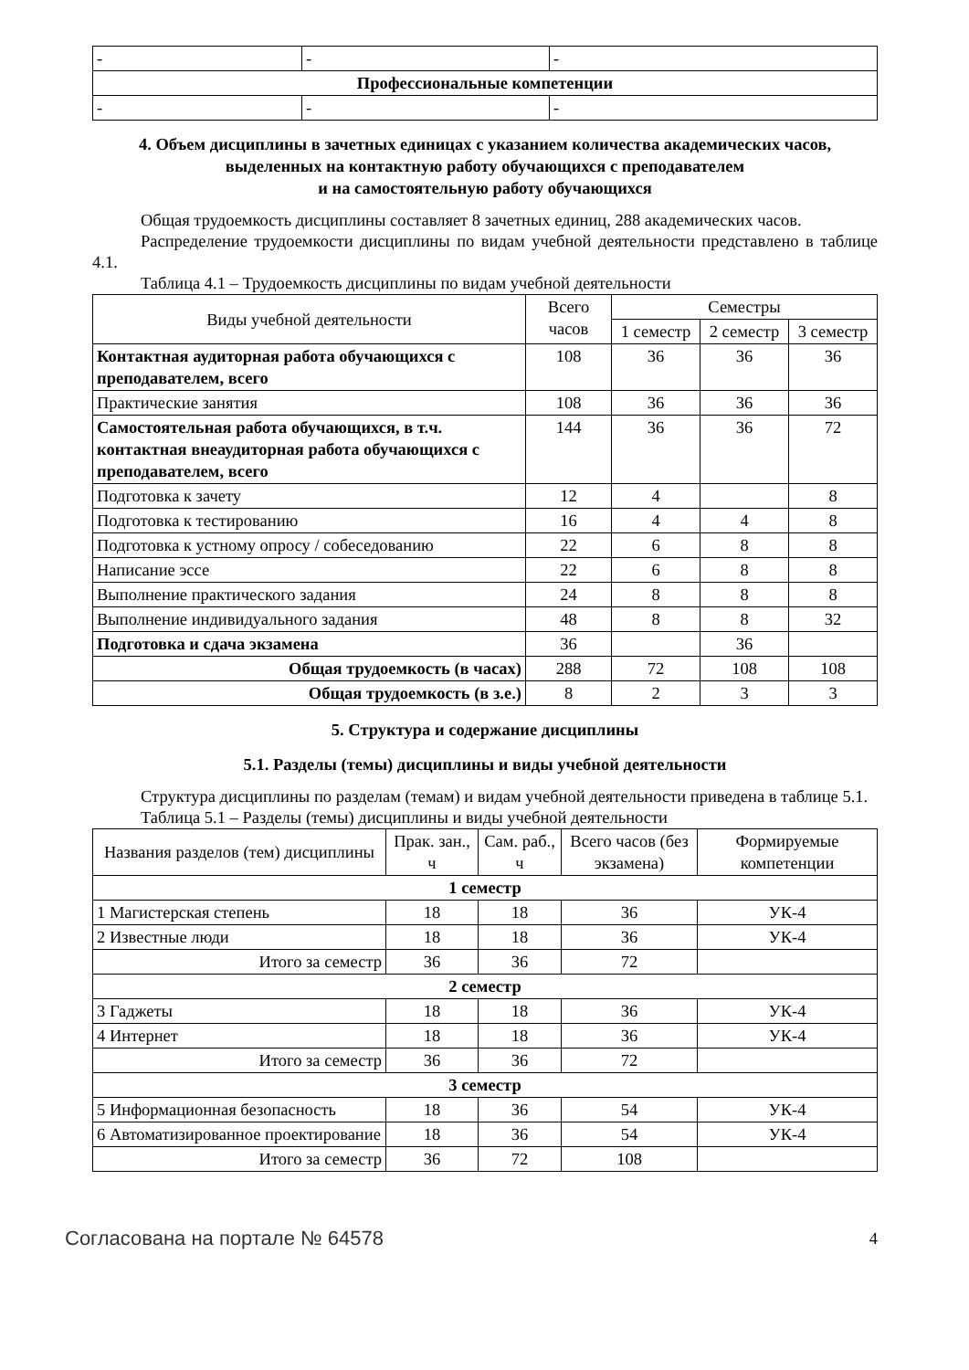| - | - | - |
| Профессиональные компетенции | | |
| - | - | - |
4. Объем дисциплины в зачетных единицах с указанием количества академических часов, выделенных на контактную работу обучающихся с преподавателем
и на самостоятельную работу обучающихся
Общая трудоемкость дисциплины составляет 8 зачетных единиц, 288 академических часов.
Распределение трудоемкости дисциплины по видам учебной деятельности представлено в таблице 4.1.
Таблица 4.1 – Трудоемкость дисциплины по видам учебной деятельности
| Виды учебной деятельности | Всего часов | Семестры | | |
| --- | --- | --- | --- | --- |
| | | 1 семестр | 2 семестр | 3 семестр |
| Контактная аудиторная работа обучающихся с преподавателем, всего | 108 | 36 | 36 | 36 |
| Практические занятия | 108 | 36 | 36 | 36 |
| Самостоятельная работа обучающихся, в т.ч. контактная внеаудиторная работа обучающихся с преподавателем, всего | 144 | 36 | 36 | 72 |
| Подготовка к зачету | 12 | 4 | | 8 |
| Подготовка к тестированию | 16 | 4 | 4 | 8 |
| Подготовка к устному опросу / собеседованию | 22 | 6 | 8 | 8 |
| Написание эссе | 22 | 6 | 8 | 8 |
| Выполнение практического задания | 24 | 8 | 8 | 8 |
| Выполнение индивидуального задания | 48 | 8 | 8 | 32 |
| Подготовка и сдача экзамена | 36 | | 36 | |
| Общая трудоемкость (в часах) | 288 | 72 | 108 | 108 |
| Общая трудоемкость (в з.е.) | 8 | 2 | 3 | 3 |
5. Структура и содержание дисциплины
5.1. Разделы (темы) дисциплины и виды учебной деятельности
Структура дисциплины по разделам (темам) и видам учебной деятельности приведена в таблице 5.1.
Таблица 5.1 – Разделы (темы) дисциплины и виды учебной деятельности
| Названия разделов (тем) дисциплины | Прак. зан., ч | Сам. раб., ч | Всего часов (без экзамена) | Формируемые компетенции |
| --- | --- | --- | --- | --- |
| 1 семестр | | | | |
| 1 Магистерская степень | 18 | 18 | 36 | УК-4 |
| 2 Известные люди | 18 | 18 | 36 | УК-4 |
| Итого за семестр | 36 | 36 | 72 | |
| 2 семестр | | | | |
| 3 Гаджеты | 18 | 18 | 36 | УК-4 |
| 4 Интернет | 18 | 18 | 36 | УК-4 |
| Итого за семестр | 36 | 36 | 72 | |
| 3 семестр | | | | |
| 5 Информационная безопасность | 18 | 36 | 54 | УК-4 |
| 6 Автоматизированное проектирование | 18 | 36 | 54 | УК-4 |
| Итого за семестр | 36 | 72 | 108 | |
Согласована на портале № 64578 4